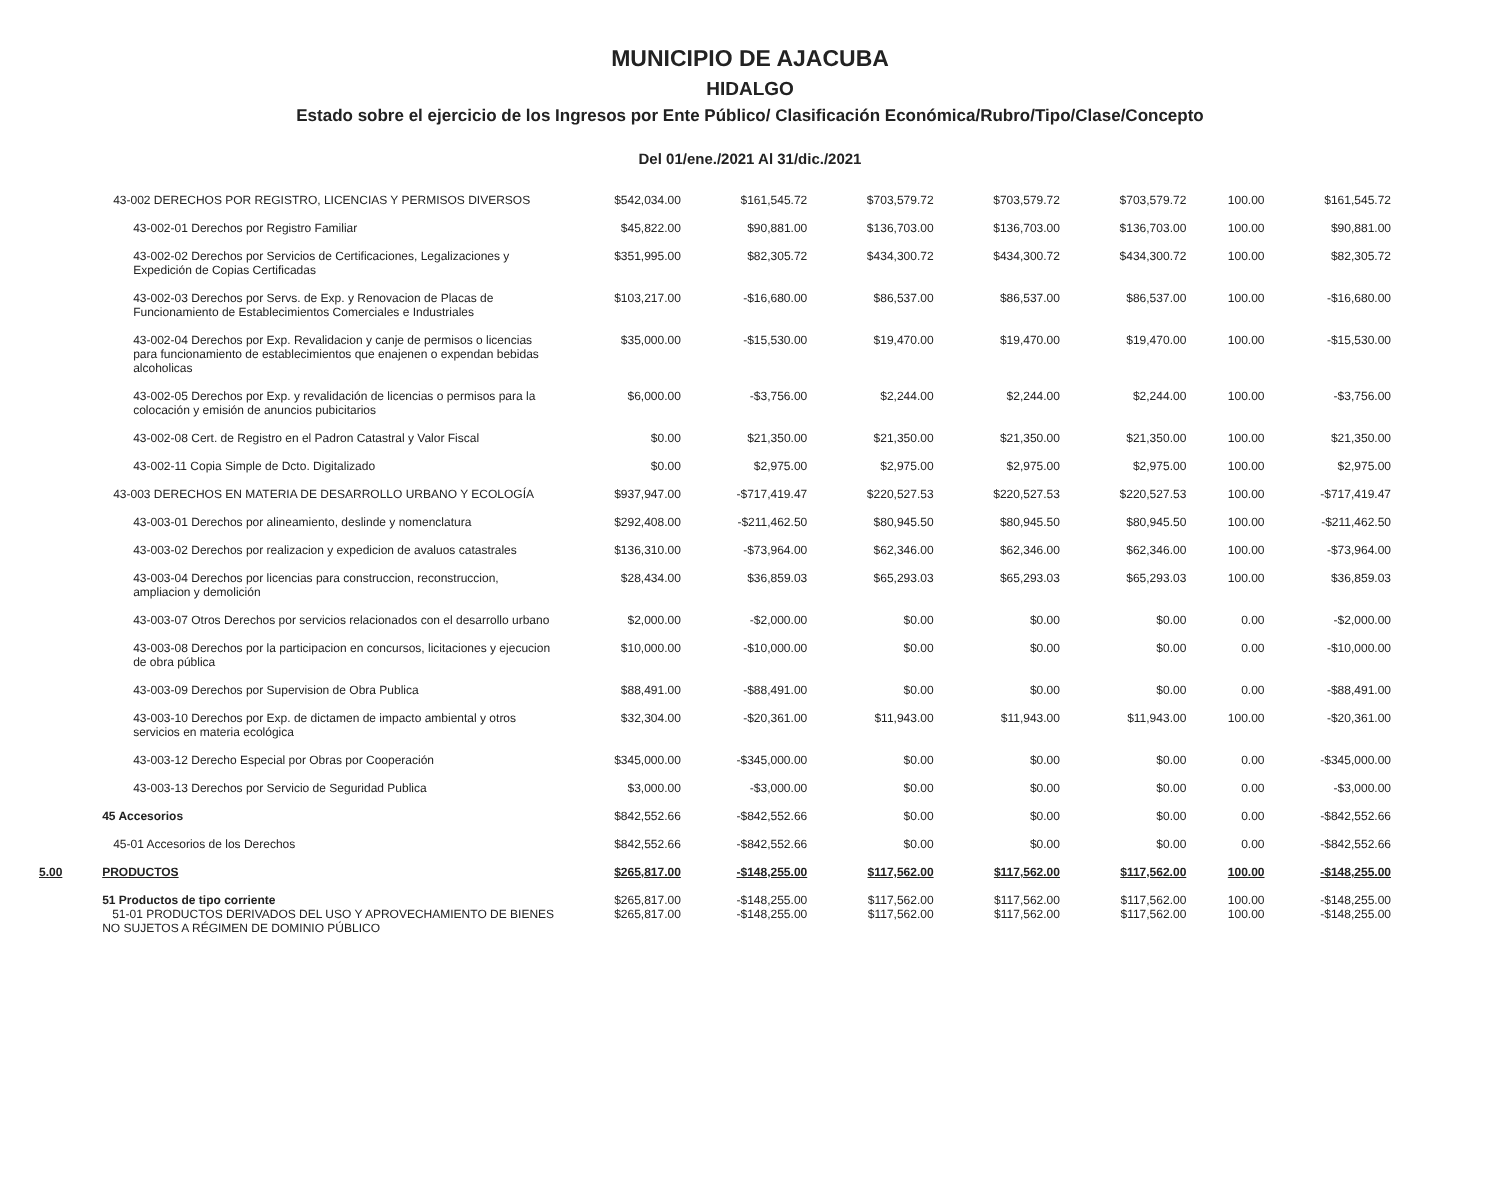MUNICIPIO DE AJACUBA
HIDALGO
Estado sobre el ejercicio de los Ingresos por Ente Público/ Clasificación Económica/Rubro/Tipo/Clase/Concepto
Del 01/ene./2021 Al 31/dic./2021
| | 43-002 DERECHOS POR REGISTRO, LICENCIAS Y PERMISOS DIVERSOS | $542,034.00 | $161,545.72 | $703,579.72 | $703,579.72 | $703,579.72 | 100.00 | $161,545.72 |
| | 43-002-01 Derechos por Registro Familiar | $45,822.00 | $90,881.00 | $136,703.00 | $136,703.00 | $136,703.00 | 100.00 | $90,881.00 |
| | 43-002-02 Derechos por Servicios de Certificaciones, Legalizaciones y Expedición de Copias Certificadas | $351,995.00 | $82,305.72 | $434,300.72 | $434,300.72 | $434,300.72 | 100.00 | $82,305.72 |
| | 43-002-03 Derechos por Servs. de Exp. y Renovacion de Placas de Funcionamiento de Establecimientos Comerciales e Industriales | $103,217.00 | -$16,680.00 | $86,537.00 | $86,537.00 | $86,537.00 | 100.00 | -$16,680.00 |
| | 43-002-04 Derechos por Exp. Revalidacion y canje de permisos o licencias para funcionamiento de establecimientos que enajenen o expendan bebidas alcoholicas | $35,000.00 | -$15,530.00 | $19,470.00 | $19,470.00 | $19,470.00 | 100.00 | -$15,530.00 |
| | 43-002-05 Derechos por Exp. y revalidación de licencias o permisos para la colocación y emisión de anuncios pubicitarios | $6,000.00 | -$3,756.00 | $2,244.00 | $2,244.00 | $2,244.00 | 100.00 | -$3,756.00 |
| | 43-002-08 Cert. de Registro en el Padron Catastral y Valor Fiscal | $0.00 | $21,350.00 | $21,350.00 | $21,350.00 | $21,350.00 | 100.00 | $21,350.00 |
| | 43-002-11 Copia Simple de Dcto. Digitalizado | $0.00 | $2,975.00 | $2,975.00 | $2,975.00 | $2,975.00 | 100.00 | $2,975.00 |
| | 43-003 DERECHOS EN MATERIA DE DESARROLLO URBANO Y ECOLOGÍA | $937,947.00 | -$717,419.47 | $220,527.53 | $220,527.53 | $220,527.53 | 100.00 | -$717,419.47 |
| | 43-003-01 Derechos por alineamiento, deslinde y nomenclatura | $292,408.00 | -$211,462.50 | $80,945.50 | $80,945.50 | $80,945.50 | 100.00 | -$211,462.50 |
| | 43-003-02 Derechos por realizacion y expedicion de avaluos catastrales | $136,310.00 | -$73,964.00 | $62,346.00 | $62,346.00 | $62,346.00 | 100.00 | -$73,964.00 |
| | 43-003-04 Derechos por licencias para construccion, reconstruccion, ampliacion y demolición | $28,434.00 | $36,859.03 | $65,293.03 | $65,293.03 | $65,293.03 | 100.00 | $36,859.03 |
| | 43-003-07 Otros Derechos por servicios relacionados con el desarrollo urbano | $2,000.00 | -$2,000.00 | $0.00 | $0.00 | $0.00 | 0.00 | -$2,000.00 |
| | 43-003-08 Derechos por la participacion en concursos, licitaciones y ejecucion de obra pública | $10,000.00 | -$10,000.00 | $0.00 | $0.00 | $0.00 | 0.00 | -$10,000.00 |
| | 43-003-09 Derechos por Supervision de Obra Publica | $88,491.00 | -$88,491.00 | $0.00 | $0.00 | $0.00 | 0.00 | -$88,491.00 |
| | 43-003-10 Derechos por Exp. de dictamen de impacto ambiental y otros servicios en materia ecológica | $32,304.00 | -$20,361.00 | $11,943.00 | $11,943.00 | $11,943.00 | 100.00 | -$20,361.00 |
| | 43-003-12 Derecho Especial por Obras por Cooperación | $345,000.00 | -$345,000.00 | $0.00 | $0.00 | $0.00 | 0.00 | -$345,000.00 |
| | 43-003-13 Derechos por Servicio de Seguridad Publica | $3,000.00 | -$3,000.00 | $0.00 | $0.00 | $0.00 | 0.00 | -$3,000.00 |
| | 45 Accesorios | $842,552.66 | -$842,552.66 | $0.00 | $0.00 | $0.00 | 0.00 | -$842,552.66 |
| | 45-01 Accesorios de los Derechos | $842,552.66 | -$842,552.66 | $0.00 | $0.00 | $0.00 | 0.00 | -$842,552.66 |
| 5.00 | PRODUCTOS | $265,817.00 | -$148,255.00 | $117,562.00 | $117,562.00 | $117,562.00 | 100.00 | -$148,255.00 |
| | 51 Productos de tipo corriente 51-01 PRODUCTOS DERIVADOS DEL USO Y APROVECHAMIENTO DE BIENES NO SUJETOS A RÉGIMEN DE DOMINIO PÚBLICO | $265,817.00 $265,817.00 | -$148,255.00 -$148,255.00 | $117,562.00 $117,562.00 | $117,562.00 $117,562.00 | $117,562.00 $117,562.00 | 100.00 100.00 | -$148,255.00 -$148,255.00 |